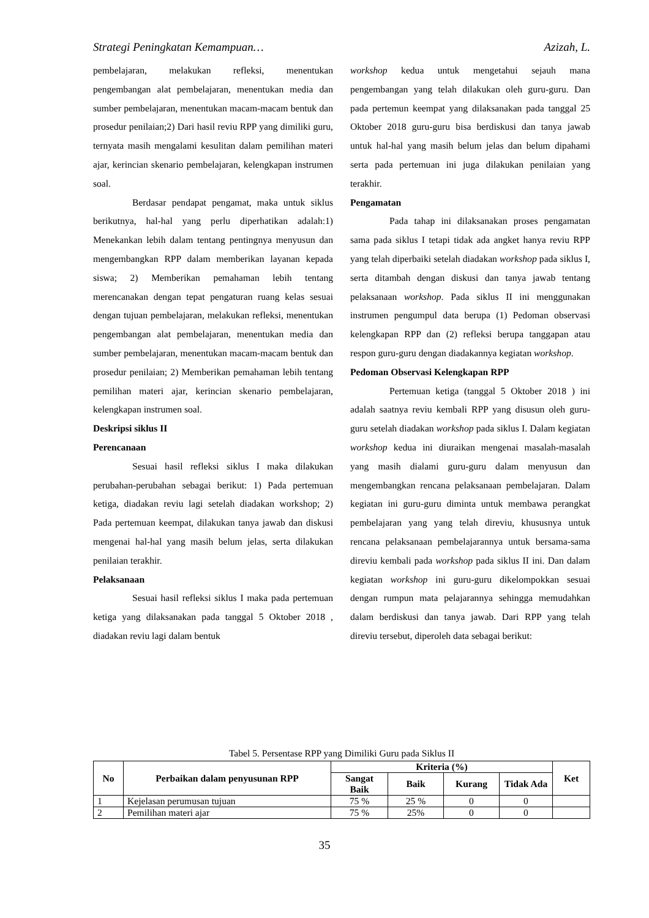Strategi Peningkatan Kemampuan… Azizah, L.
pembelajaran, melakukan refleksi, menentukan pengembangan alat pembelajaran, menentukan media dan sumber pembelajaran, menentukan macam-macam bentuk dan prosedur penilaian;2) Dari hasil reviu RPP yang dimiliki guru, ternyata masih mengalami kesulitan dalam pemilihan materi ajar, kerincian skenario pembelajaran, kelengkapan instrumen soal.
Berdasar pendapat pengamat, maka untuk siklus berikutnya, hal-hal yang perlu diperhatikan adalah:1) Menekankan lebih dalam tentang pentingnya menyusun dan mengembangkan RPP dalam memberikan layanan kepada siswa; 2) Memberikan pemahaman lebih tentang merencanakan dengan tepat pengaturan ruang kelas sesuai dengan tujuan pembelajaran, melakukan refleksi, menentukan pengembangan alat pembelajaran, menentukan media dan sumber pembelajaran, menentukan macam-macam bentuk dan prosedur penilaian; 2) Memberikan pemahaman lebih tentang pemilihan materi ajar, kerincian skenario pembelajaran, kelengkapan instrumen soal.
Deskripsi siklus II
Perencanaan
Sesuai hasil refleksi siklus I maka dilakukan perubahan-perubahan sebagai berikut: 1) Pada pertemuan ketiga, diadakan reviu lagi setelah diadakan workshop; 2) Pada pertemuan keempat, dilakukan tanya jawab dan diskusi mengenai hal-hal yang masih belum jelas, serta dilakukan penilaian terakhir.
Pelaksanaan
Sesuai hasil refleksi siklus I maka pada pertemuan ketiga yang dilaksanakan pada tanggal 5 Oktober 2018 , diadakan reviu lagi dalam bentuk
workshop kedua untuk mengetahui sejauh mana pengembangan yang telah dilakukan oleh guru-guru. Dan pada pertemun keempat yang dilaksanakan pada tanggal 25 Oktober 2018 guru-guru bisa berdiskusi dan tanya jawab untuk hal-hal yang masih belum jelas dan belum dipahami serta pada pertemuan ini juga dilakukan penilaian yang terakhir.
Pengamatan
Pada tahap ini dilaksanakan proses pengamatan sama pada siklus I tetapi tidak ada angket hanya reviu RPP yang telah diperbaiki setelah diadakan workshop pada siklus I, serta ditambah dengan diskusi dan tanya jawab tentang pelaksanaan workshop. Pada siklus II ini menggunakan instrumen pengumpul data berupa (1) Pedoman observasi kelengkapan RPP dan (2) refleksi berupa tanggapan atau respon guru-guru dengan diadakannya kegiatan workshop.
Pedoman Observasi Kelengkapan RPP
Pertemuan ketiga (tanggal 5 Oktober 2018 ) ini adalah saatnya reviu kembali RPP yang disusun oleh guru-guru setelah diadakan workshop pada siklus I. Dalam kegiatan workshop kedua ini diuraikan mengenai masalah-masalah yang masih dialami guru-guru dalam menyusun dan mengembangkan rencana pelaksanaan pembelajaran. Dalam kegiatan ini guru-guru diminta untuk membawa perangkat pembelajaran yang yang telah direviu, khususnya untuk rencana pelaksanaan pembelajarannya untuk bersama-sama direviu kembali pada workshop pada siklus II ini. Dan dalam kegiatan workshop ini guru-guru dikelompokkan sesuai dengan rumpun mata pelajarannya sehingga memudahkan dalam berdiskusi dan tanya jawab. Dari RPP yang telah direviu tersebut, diperoleh data sebagai berikut:
Tabel 5. Persentase RPP yang Dimiliki Guru pada Siklus II
| No | Perbaikan dalam penyusunan RPP | Kriteria (%) | | | | Ket |
| --- | --- | --- | --- | --- | --- | --- |
| | | Sangat Baik | Baik | Kurang | Tidak Ada | |
| 1 | Kejelasan perumusan tujuan | 75 % | 25 % | 0 | 0 | |
| 2 | Pemilihan materi ajar | 75 % | 25% | 0 | 0 | |
35